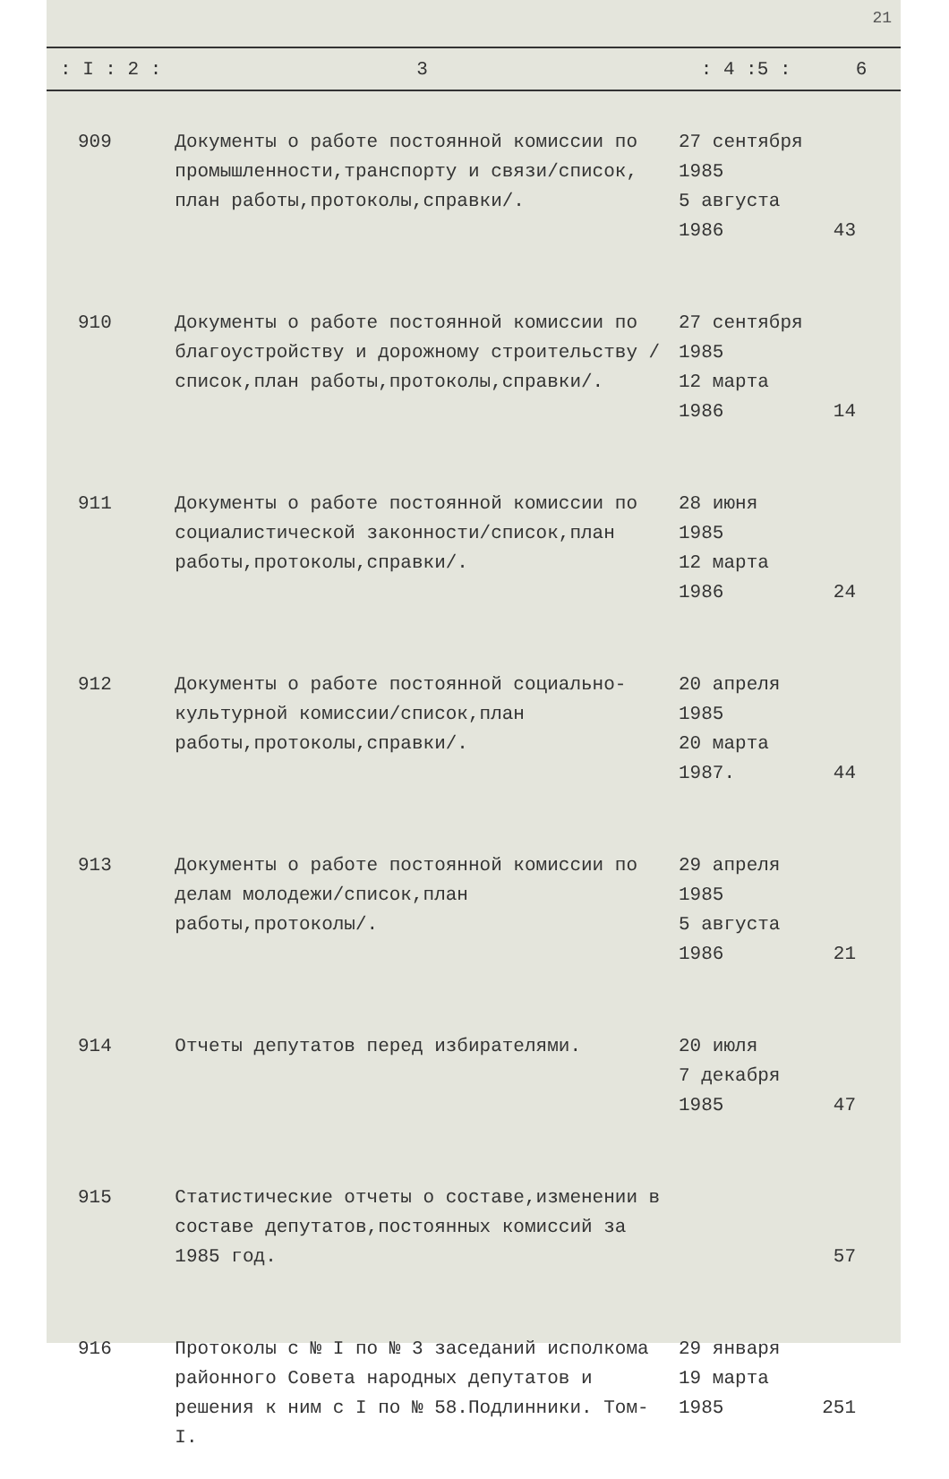21
| : I : 2 : | 3 | : 4 :5 : | 6 |
| --- | --- | --- | --- |
| 909 | Документы о работе постоянной комиссии по промышленности,транспорту и связи/список, план работы,протоколы,справки/. | 27 сентября 1985 5 августа 1986 | 43 |
| 910 | Документы о работе постоянной комиссии по благоустройству и дорожному строительству /список,план работы,протоколы,справки/. | 27 сентября 1985 12 марта 1986 | 14 |
| 911 | Документы о работе постоянной комиссии по социалистической законности/список,план работы,протоколы,справки/. | 28 июня 1985 12 марта 1986 | 24 |
| 912 | Документы о работе постоянной социально-культурной комиссии/список,план работы,протоколы,справки/. | 20 апреля 1985 20 марта 1987. | 44 |
| 913 | Документы о работе постоянной комиссии по делам молодежи/список,план работы,протоколы/. | 29 апреля 1985 5 августа 1986 | 21 |
| 914 | Отчеты депутатов перед избирателями. | 20 июля 7 декабря 1985 | 47 |
| 915 | Статистические отчеты о составе,изменении в составе депутатов,постоянных комиссий за 1985 год. | | 57 |
| 916 | Протоколы с № I по № 3 заседаний исполкома районного Совета народных депутатов и решения к ним с I по № 58.Подлинники. Том-I. | 29 января 19 марта 1985 | 251 |